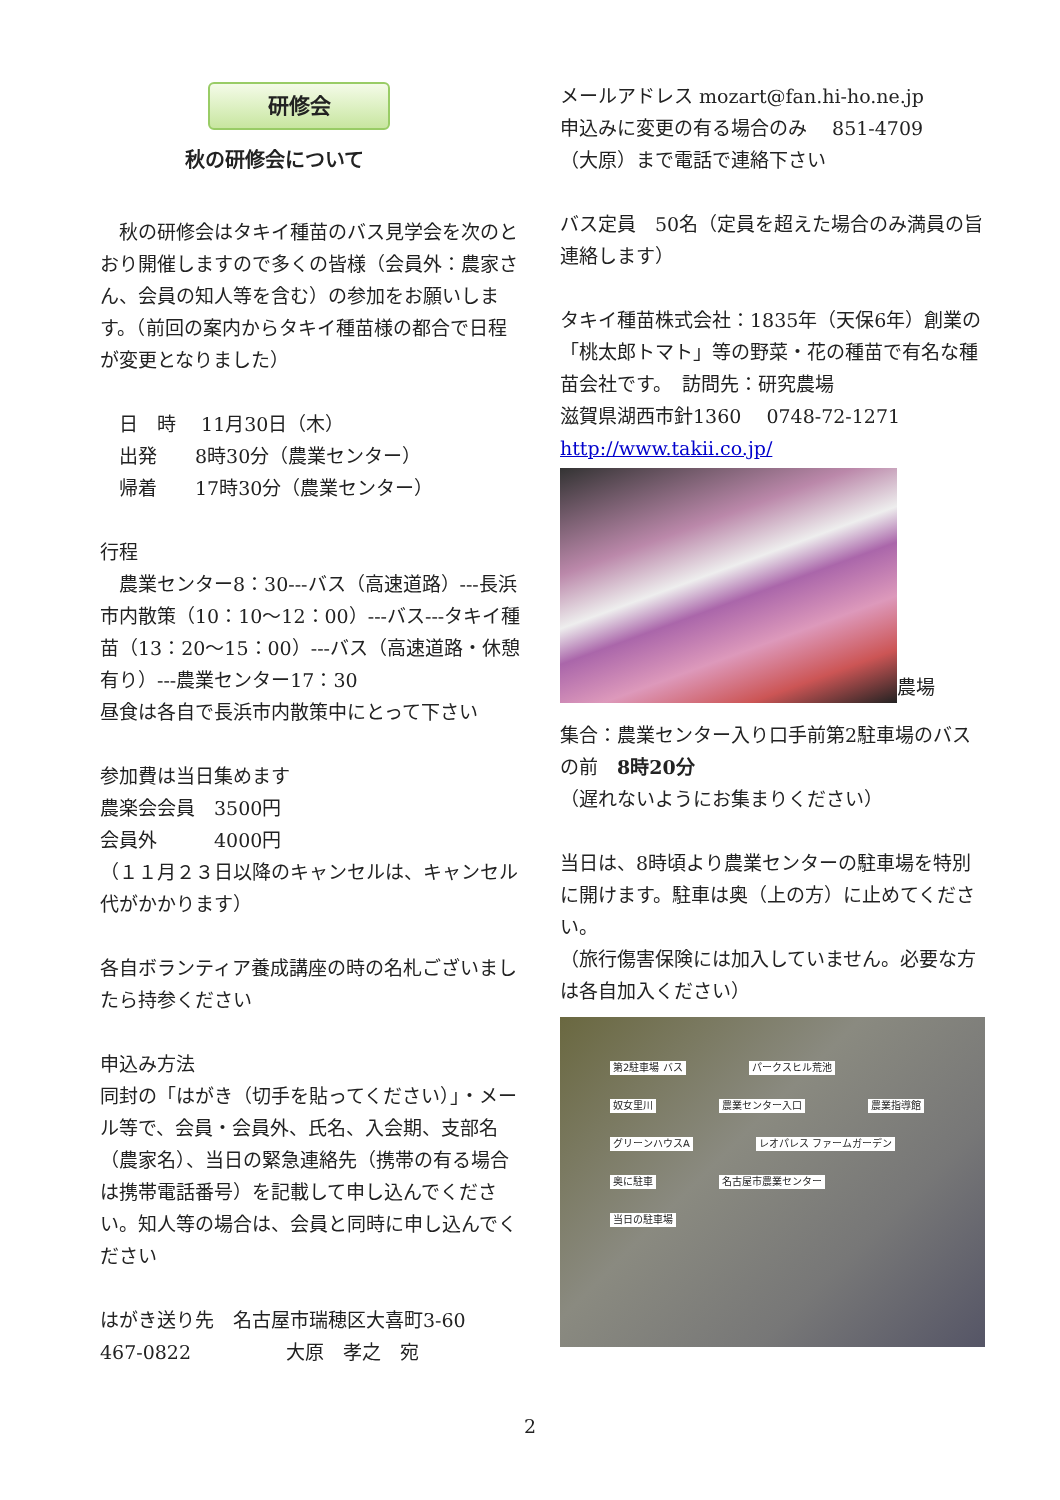研修会
秋の研修会について
　秋の研修会はタキイ種苗のバス見学会を次のとおり開催しますので多くの皆様（会員外：農家さん、会員の知人等を含む）の参加をお願いします。（前回の案内からタキイ種苗様の都合で日程が変更となりました）
　日　時　 11月30日（木）
　出発　　8時30分（農業センター）
　帰着　　17時30分（農業センター）
行程
　農業センター8：30---バス（高速道路）---長浜市内散策（10：10〜12：00）---バス---タキイ種苗（13：20〜15：00）---バス（高速道路・休憩有り）---農業センター17：30
昼食は各自で長浜市内散策中にとって下さい
参加費は当日集めます
農楽会会員　3500円
会員外　　　4000円
（１１月２３日以降のキャンセルは、キャンセル代がかかります）
各自ボランティア養成講座の時の名札ございましたら持参ください
申込み方法
同封の「はがき（切手を貼ってください）」・メール等で、会員・会員外、氏名、入会期、支部名（農家名）、当日の緊急連絡先（携帯の有る場合は携帯電話番号）を記載して申し込んでください。知人等の場合は、会員と同時に申し込んでください
はがき送り先　名古屋市瑞穂区大喜町3-60
467-0822　　　　　大原　孝之　宛
メールアドレス mozart@fan.hi-ho.ne.jp
申込みに変更の有る場合のみ　 851-4709
（大原）まで電話で連絡下さい
バス定員　50名（定員を超えた場合のみ満員の旨連絡します）
タキイ種苗株式会社：1835年（天保6年）創業の「桃太郎トマト」等の野菜・花の種苗で有名な種苗会社です。　訪問先：研究農場
滋賀県湖西市針1360　 0748-72-1271
http://www.takii.co.jp/
農場
集合：農業センター入り口手前第2駐車場のバスの前　8時20分
（遅れないようにお集まりください）
当日は、8時頃より農業センターの駐車場を特別に開けます。駐車は奥（上の方）に止めてください。
（旅行傷害保険には加入していません。必要な方は各自加入ください）
第2駐車場 バス パークスヒル荒池 奴女里川 農業センター入口 農業指導館 グリーンハウスA レオパレス ファームガーデン 奥に駐車 名古屋市農業センター 当日の駐車場
2